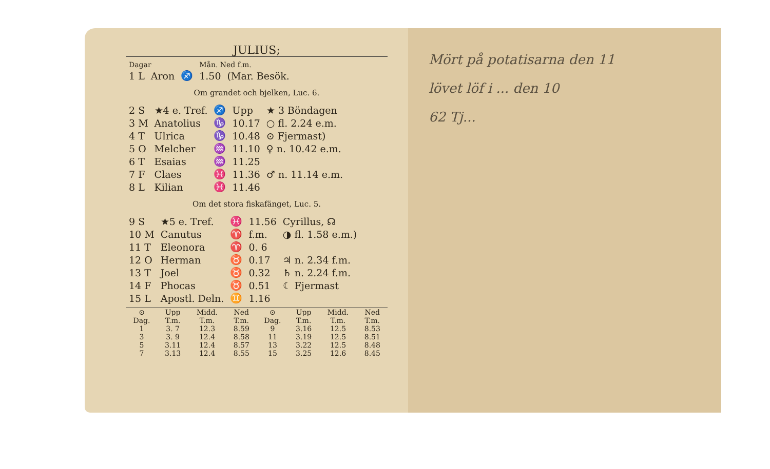JULIUS;
| Dagar | | | Mån. Ned f.m. | |
| 1 L | Aron | ♐ | 1.50 | (Mar. Besök. |
Om grandet och bjelken, Luc. 6.
| 2 S | ★4 e. Tref. | ♐ | Upp | ★ 3 Böndagen |
| 3 M | Anatolius | ♑ | 10.17 | ○ fl. 2.24 e.m. |
| 4 T | Ulrica | ♑ | 10.48 | ⊙ Fjermast) |
| 5 O | Melcher | ♒ | 11.10 | ♀ n. 10.42 e.m. |
| 6 T | Esaias | ♒ | 11.25 | |
| 7 F | Claes | ♓ | 11.36 | ♂ n. 11.14 e.m. |
| 8 L | Kilian | ♓ | 11.46 | |
Om det stora fiskafänget, Luc. 5.
| 9 S | ★5 e. Tref. | ♓ | 11.56 | Cyrillus, ☊ |
| 10 M | Canutus | ♈ | f.m. | ◑ fl. 1.58 e.m.) |
| 11 T | Eleonora | ♈ | 0. 6 | |
| 12 O | Herman | ♉ | 0.17 | ♃ n. 2.34 f.m. |
| 13 T | Joel | ♉ | 0.32 | ♄ n. 2.24 f.m. |
| 14 F | Phocas | ♉ | 0.51 | ☾ Fjermast |
| 15 L | Apostl. Deln. | ♊ | 1.16 | |
| ⊙ | Upp | Midd. | Ned | ⊙ | Upp | Midd. | Ned |
| --- | --- | --- | --- | --- | --- | --- | --- |
| Dag. | T.m. | T.m. | T.m. | Dag. | T.m. | T.m. | T.m. |
| 1 | 3. 7 | 12.3 | 8.59 | 9 | 3.16 | 12.5 | 8.53 |
| 3 | 3. 9 | 12.4 | 8.58 | 11 | 3.19 | 12.5 | 8.51 |
| 5 | 3.11 | 12.4 | 8.57 | 13 | 3.22 | 12.5 | 8.48 |
| 7 | 3.13 | 12.4 | 8.55 | 15 | 3.25 | 12.6 | 8.45 |
Mört på potatisarna den 11
lövet löf i ... den 10
62 Tj...